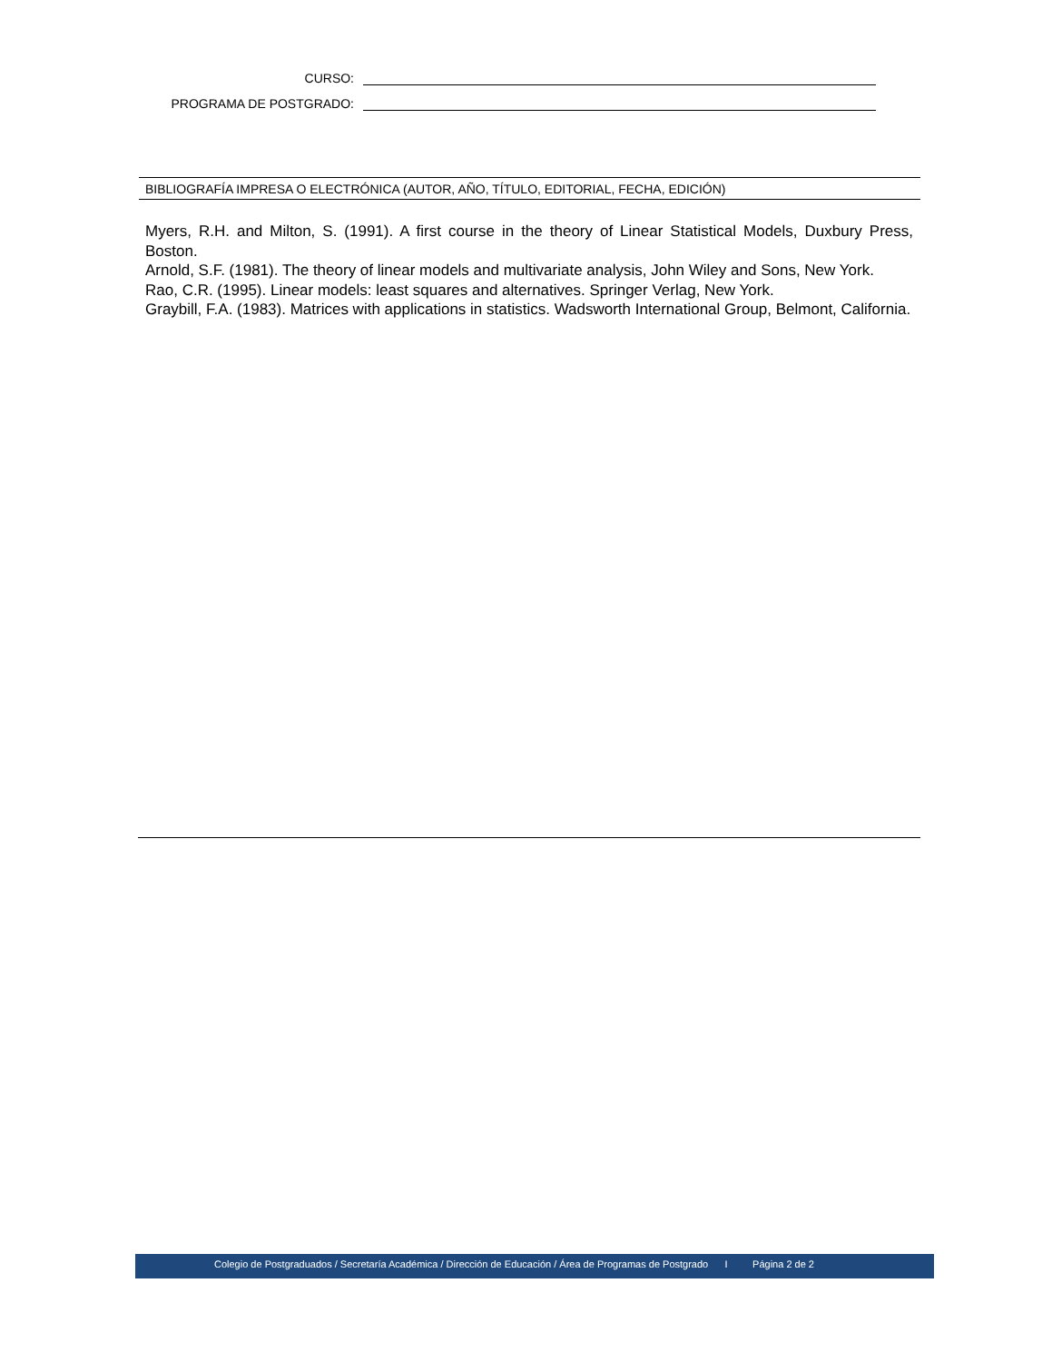CURSO:
PROGRAMA DE POSTGRADO:
BIBLIOGRAFÍA IMPRESA O ELECTRÓNICA (AUTOR, AÑO, TÍTULO, EDITORIAL, FECHA, EDICIÓN)
Myers, R.H. and Milton, S. (1991). A first course in the theory of Linear Statistical Models, Duxbury Press, Boston.
Arnold, S.F. (1981). The theory of linear models and multivariate analysis, John Wiley and Sons, New York.
Rao, C.R. (1995). Linear models: least squares and alternatives. Springer Verlag, New York.
Graybill, F.A. (1983). Matrices with applications in statistics. Wadsworth International Group, Belmont, California.
Colegio de Postgraduados / Secretaría Académica / Dirección de Educación / Área de Programas de Postgrado I Página 2 de 2